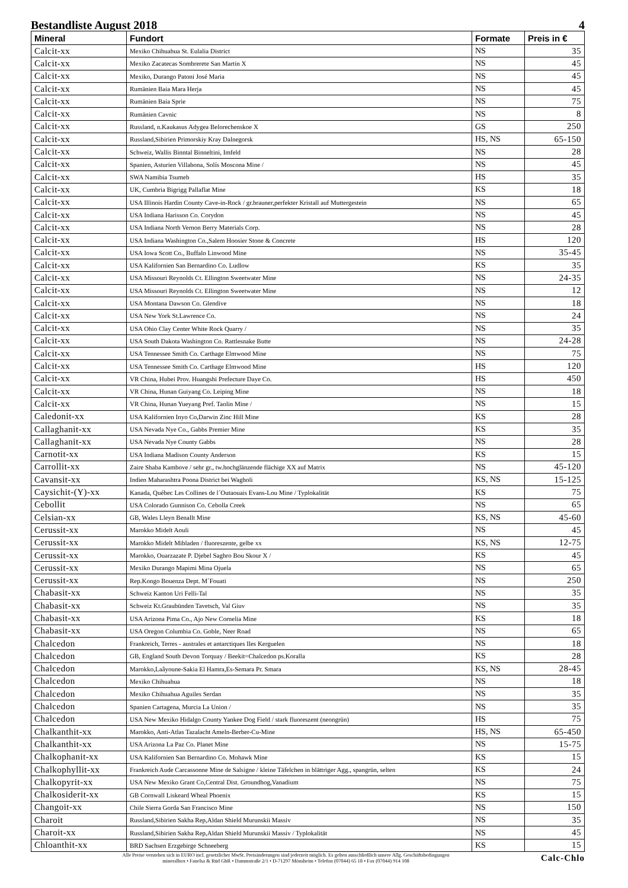Bestandliste August 2018 4
| Mineral | Fundort | Formate | Preis in € |
| --- | --- | --- | --- |
| Calcit-xx | Mexiko Chihuahua St. Eulalia District | NS | 35 |
| Calcit-xx | Mexiko Zacatecas Sombrerete San Martin X | NS | 45 |
| Calcit-xx | Mexiko, Durango Patoni José Maria | NS | 45 |
| Calcit-xx | Rumänien Baia Mara Herja | NS | 45 |
| Calcit-xx | Rumänien Baia Sprie | NS | 75 |
| Calcit-xx | Rumänien Cavnic | NS | 8 |
| Calcit-xx | Russland, n.Kaukasus Adygea Belorechenskoe X | GS | 250 |
| Calcit-xx | Russland,Sibirien Primorskiy Kray Dalnegorsk | HS, NS | 65-150 |
| Calcit-xx | Schweiz, Wallis Binntal Binneltini, Imfeld | NS | 28 |
| Calcit-xx | Spanien, Asturien Villabona, Solís Moscona Mine / | NS | 45 |
| Calcit-xx | SWA Namibia Tsumeb | HS | 35 |
| Calcit-xx | UK, Cumbria Bigrigg Pallaflat Mine | KS | 18 |
| Calcit-xx | USA Illinois Hardin County Cave-in-Rock / gr.brauner,perfekter Kristall auf Muttergestein | NS | 65 |
| Calcit-xx | USA Indiana Harisson Co. Corydon | NS | 45 |
| Calcit-xx | USA Indiana North Vernon Berry Materials Corp. | NS | 28 |
| Calcit-xx | USA Indiana Washington Co.,Salem Hoosier Stone & Concrete | HS | 120 |
| Calcit-xx | USA Iowa Scott Co., Buffalo Linwood Mine | NS | 35-45 |
| Calcit-xx | USA Kalifornien San Bernardino Co. Ludlow | KS | 35 |
| Calcit-xx | USA Missouri Reynolds Ct. Ellington Sweetwater Mine | NS | 24-35 |
| Calcit-xx | USA Missouri Reynolds Ct. Ellington Sweetwater Mine | NS | 12 |
| Calcit-xx | USA Montana Dawson Co. Glendive | NS | 18 |
| Calcit-xx | USA New York St.Lawrence Co. | NS | 24 |
| Calcit-xx | USA Ohio Clay Center White Rock Quarry / | NS | 35 |
| Calcit-xx | USA South Dakota Washington Co. Rattlesnake Butte | NS | 24-28 |
| Calcit-xx | USA Tennessee Smith Co. Carthage Elmwood Mine | NS | 75 |
| Calcit-xx | USA Tennessee Smith Co. Carthage Elmwood Mine | HS | 120 |
| Calcit-xx | VR China, Hubei Prov. Huangshi Prefecture Daye Co. | HS | 450 |
| Calcit-xx | VR China, Hunan Guiyang Co. Leiping Mine | NS | 18 |
| Calcit-xx | VR China, Hunan Yueyang Pref. Taolin Mine / | NS | 15 |
| Caledonit-xx | USA Kalifornien Inyo Co,Darwin Zinc Hill Mine | KS | 28 |
| Callaghanit-xx | USA Nevada Nye Co., Gabbs Premier Mine | KS | 35 |
| Callaghanit-xx | USA Nevada Nye County Gabbs | NS | 28 |
| Carnotit-xx | USA Indiana Madison County Anderson | KS | 15 |
| Carrollit-xx | Zaire Shaba Kambove / sehr gr., tw.hochglänzende flächige XX auf Matrix | NS | 45-120 |
| Cavansit-xx | Indien Maharashtra Poona District bei Wagholi | KS, NS | 15-125 |
| Caysichit-(Y)-xx | Kanada, Québec Les Collines de l´Outaouais Evans-Lou Mine / Typlokalität | KS | 75 |
| Cebollit | USA Colorado Gunnison Co. Cebolla Creek | NS | 65 |
| Celsian-xx | GB, Wales Lleyn Benallt Mine | KS, NS | 45-60 |
| Cerussit-xx | Marokko Midelt Aouli | NS | 45 |
| Cerussit-xx | Marokko Midelt Mibladen / fluoreszente, gelbe xx | KS, NS | 12-75 |
| Cerussit-xx | Marokko, Ouarzazate P. Djebel Saghro Bou Skour X / | KS | 45 |
| Cerussit-xx | Mexiko Durango Mapimi Mina Ojuela | NS | 65 |
| Cerussit-xx | Rep.Kongo Bouenza Dept. M´Fouati | NS | 250 |
| Chabasit-xx | Schweiz Kanton Uri Felli-Tal | NS | 35 |
| Chabasit-xx | Schweiz Kt.Graubünden Tavetsch, Val Giuv | NS | 35 |
| Chabasit-xx | USA Arizona Pima Co., Ajo New Cornelia Mine | KS | 18 |
| Chabasit-xx | USA Oregon Columbia Co. Goble, Neer Road | NS | 65 |
| Chalcedon | Frankreich, Terres - australes et antarctiques Iles Kerguelen | NS | 18 |
| Chalcedon | GB, England South Devon Torquay / Beekit=Chalcedon ps.Koralla | KS | 28 |
| Chalcedon | Marokko,Laâyoune-Sakia El Hamra,Es-Semara Pr. Smara | KS, NS | 28-45 |
| Chalcedon | Mexiko Chihuahua | NS | 18 |
| Chalcedon | Mexiko Chihuahua Aguiles Serdan | NS | 35 |
| Chalcedon | Spanien Cartagena, Murcia La Union / | NS | 35 |
| Chalcedon | USA New Mexiko Hidalgo County Yankee Dog Field / stark fluoreszent (neongrün) | HS | 75 |
| Chalkanthit-xx | Marokko, Anti-Atlas Tazalacht Ameln-Berber-Cu-Mine | HS, NS | 65-450 |
| Chalkanthit-xx | USA Arizona La Paz Co. Planet Mine | NS | 15-75 |
| Chalkophanit-xx | USA Kalifornien San Bernardino Co. Mohawk Mine | KS | 15 |
| Chalkophyllit-xx | Frankreich Aude Carcassonne Mine de Salsigne / kleine Täfelchen in blättriger Agg., spangrün, selten | KS | 24 |
| Chalkopyrit-xx | USA New Mexiko Grant Co,Central Dist. Groundhog,Vanadium | NS | 75 |
| Chalkosiderit-xx | GB Cornwall Liskeard Wheal Phoenix | KS | 15 |
| Changoit-xx | Chile Sierra Gorda San Francisco Mine | NS | 150 |
| Charoit | Russland,Sibirien Sakha Rep,Aldan Shield Murunskii Massiv | NS | 35 |
| Charoit-xx | Russland,Sibirien Sakha Rep,Aldan Shield Murunskii Massiv / Typlokalität | NS | 45 |
| Chloanthit-xx | BRD Sachsen Erzgebirge Schneeberg | KS | 15 |
Alle Preise verstehen sich in EURO incl. gesetzlicher MwSt. Preisänderungen sind jederzeit möglich. Es gelten ausschließlich unsere Allg. Geschäftsbedingungen
mineralbox • Fanelsa & Rüd GbR • Dammstraße 2/1 • D-71297 Mönsheim • Telefon (07044) 65 18 • Fax (07044) 914 108
Calc-Chlo